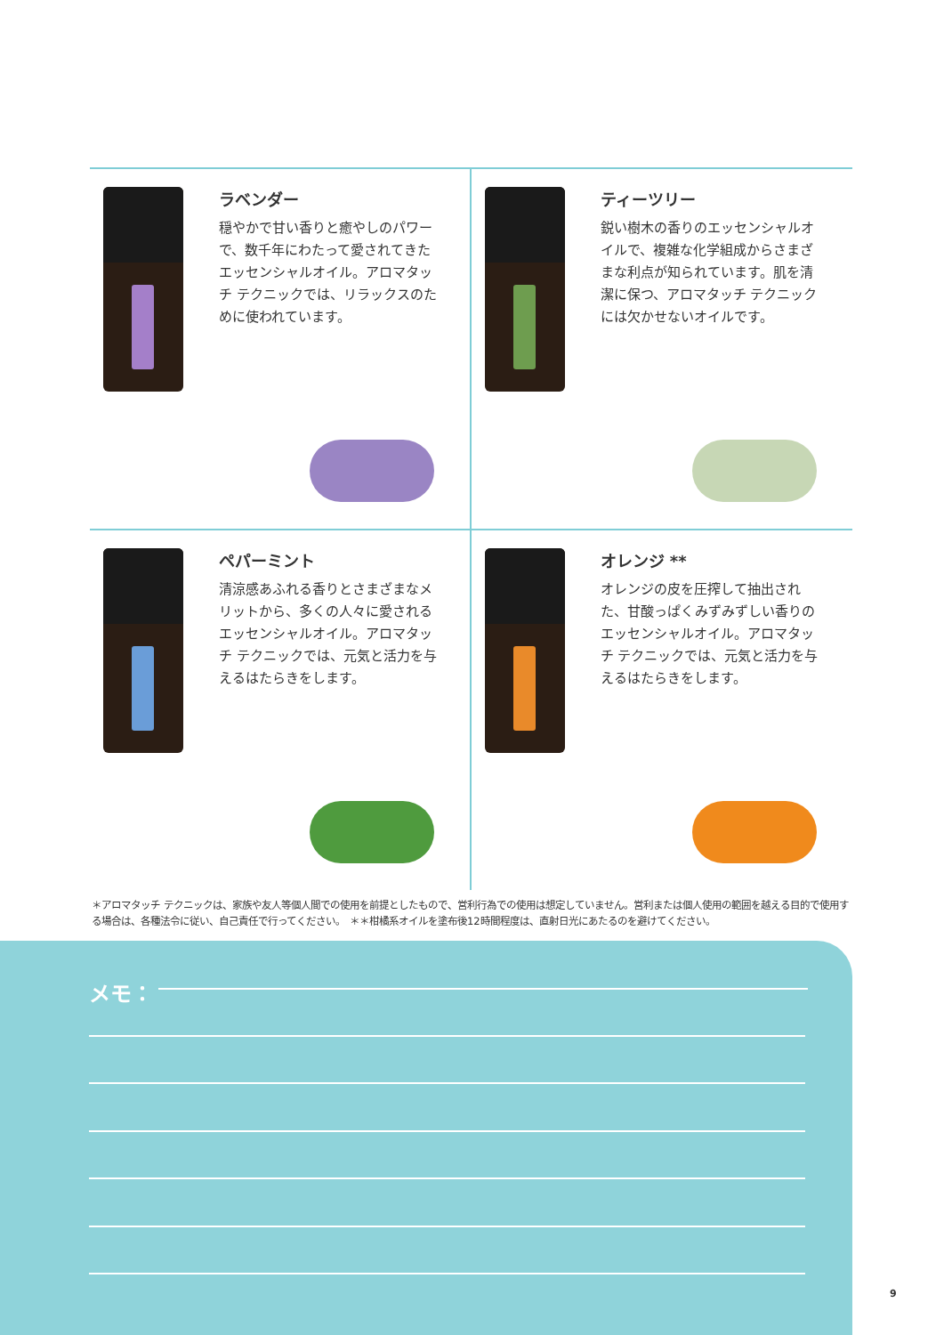ラベンダー
穏やかで甘い香りと癒やしのパワーで、数千年にわたって愛されてきたエッセンシャルオイル。アロマタッチ テクニックでは、リラックスのために使われています。
ティーツリー
鋭い樹木の香りのエッセンシャルオイルで、複雑な化学組成からさまざまな利点が知られています。肌を清潔に保つ、アロマタッチ テクニックには欠かせないオイルです。
ペパーミント
清涼感あふれる香りとさまざまなメリットから、多くの人々に愛されるエッセンシャルオイル。アロマタッチ テクニックでは、元気と活力を与えるはたらきをします。
オレンジ **
オレンジの皮を圧搾して抽出された、甘酸っぱくみずみずしい香りのエッセンシャルオイル。アロマタッチ テクニックでは、元気と活力を与えるはたらきをします。
＊アロマタッチ テクニックは、家族や友人等個人間での使用を前提としたもので、営利行為での使用は想定していません。営利または個人使用の範囲を越える目的で使用する場合は、各種法令に従い、自己責任で行ってください。　＊＊柑橘系オイルを塗布後12時間程度は、直射日光にあたるのを避けてください。
メモ：
9